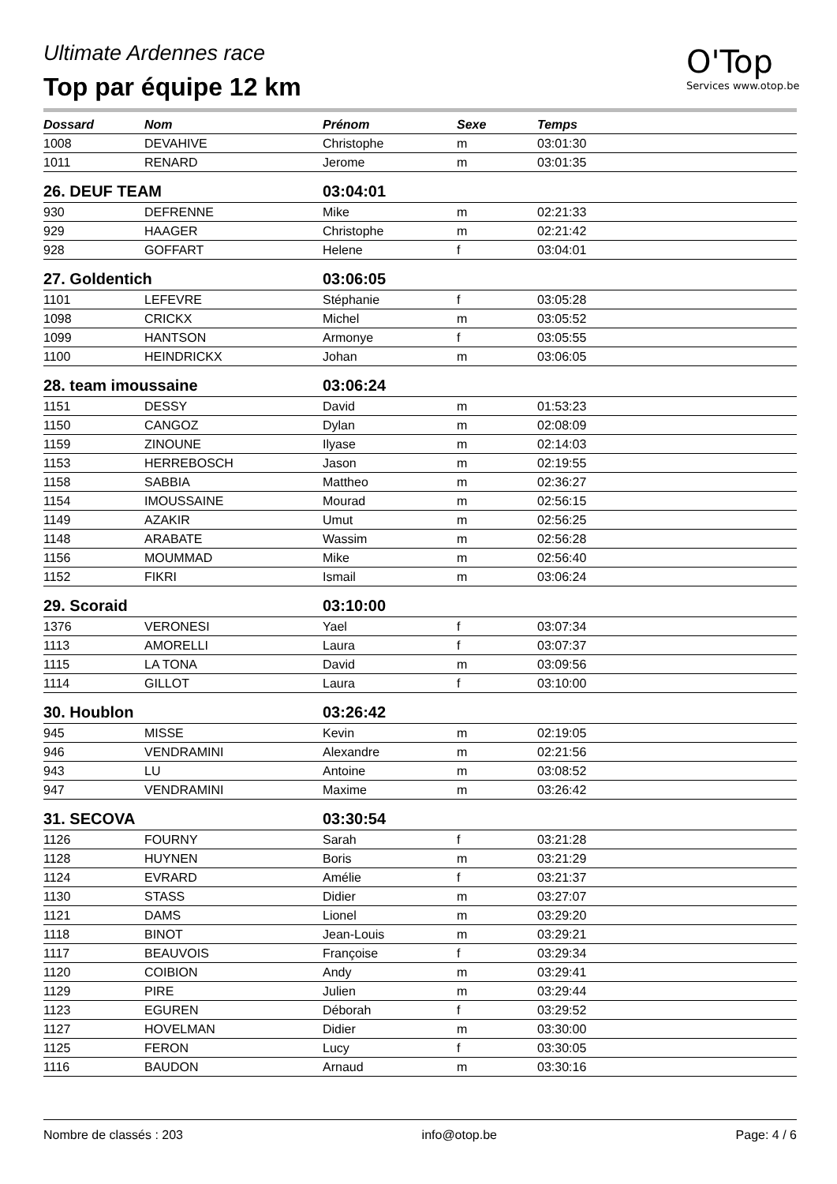Ultimate Ardennes race
Top par équipe 12 km
O'Top
Services www.otop.be
| Dossard | Nom | Prénom | Sexe | Temps |
| --- | --- | --- | --- | --- |
| 1008 | DEVAHIVE | Christophe | m | 03:01:30 |
| 1011 | RENARD | Jerome | m | 03:01:35 |
| 26. DEUF TEAM | | 03:04:01 | | |
| 930 | DEFRENNE | Mike | m | 02:21:33 |
| 929 | HAAGER | Christophe | m | 02:21:42 |
| 928 | GOFFART | Helene | f | 03:04:01 |
| 27. Goldentich | | 03:06:05 | | |
| 1101 | LEFEVRE | Stéphanie | f | 03:05:28 |
| 1098 | CRICKX | Michel | m | 03:05:52 |
| 1099 | HANTSON | Armonye | f | 03:05:55 |
| 1100 | HEINDRICKX | Johan | m | 03:06:05 |
| 28. team imoussaine | | 03:06:24 | | |
| 1151 | DESSY | David | m | 01:53:23 |
| 1150 | CANGOZ | Dylan | m | 02:08:09 |
| 1159 | ZINOUNE | Ilyase | m | 02:14:03 |
| 1153 | HERREBOSCH | Jason | m | 02:19:55 |
| 1158 | SABBIA | Mattheo | m | 02:36:27 |
| 1154 | IMOUSSAINE | Mourad | m | 02:56:15 |
| 1149 | AZAKIR | Umut | m | 02:56:25 |
| 1148 | ARABATE | Wassim | m | 02:56:28 |
| 1156 | MOUMMAD | Mike | m | 02:56:40 |
| 1152 | FIKRI | Ismail | m | 03:06:24 |
| 29. Scoraid | | 03:10:00 | | |
| 1376 | VERONESI | Yael | f | 03:07:34 |
| 1113 | AMORELLI | Laura | f | 03:07:37 |
| 1115 | LA TONA | David | m | 03:09:56 |
| 1114 | GILLOT | Laura | f | 03:10:00 |
| 30. Houblon | | 03:26:42 | | |
| 945 | MISSE | Kevin | m | 02:19:05 |
| 946 | VENDRAMINI | Alexandre | m | 02:21:56 |
| 943 | LU | Antoine | m | 03:08:52 |
| 947 | VENDRAMINI | Maxime | m | 03:26:42 |
| 31. SECOVA | | 03:30:54 | | |
| 1126 | FOURNY | Sarah | f | 03:21:28 |
| 1128 | HUYNEN | Boris | m | 03:21:29 |
| 1124 | EVRARD | Amélie | f | 03:21:37 |
| 1130 | STASS | Didier | m | 03:27:07 |
| 1121 | DAMS | Lionel | m | 03:29:20 |
| 1118 | BINOT | Jean-Louis | m | 03:29:21 |
| 1117 | BEAUVOIS | Françoise | f | 03:29:34 |
| 1120 | COIBION | Andy | m | 03:29:41 |
| 1129 | PIRE | Julien | m | 03:29:44 |
| 1123 | EGUREN | Déborah | f | 03:29:52 |
| 1127 | HOVELMAN | Didier | m | 03:30:00 |
| 1125 | FERON | Lucy | f | 03:30:05 |
| 1116 | BAUDON | Arnaud | m | 03:30:16 |
Nombre de classés : 203 info@otop.be Page: 4 / 6